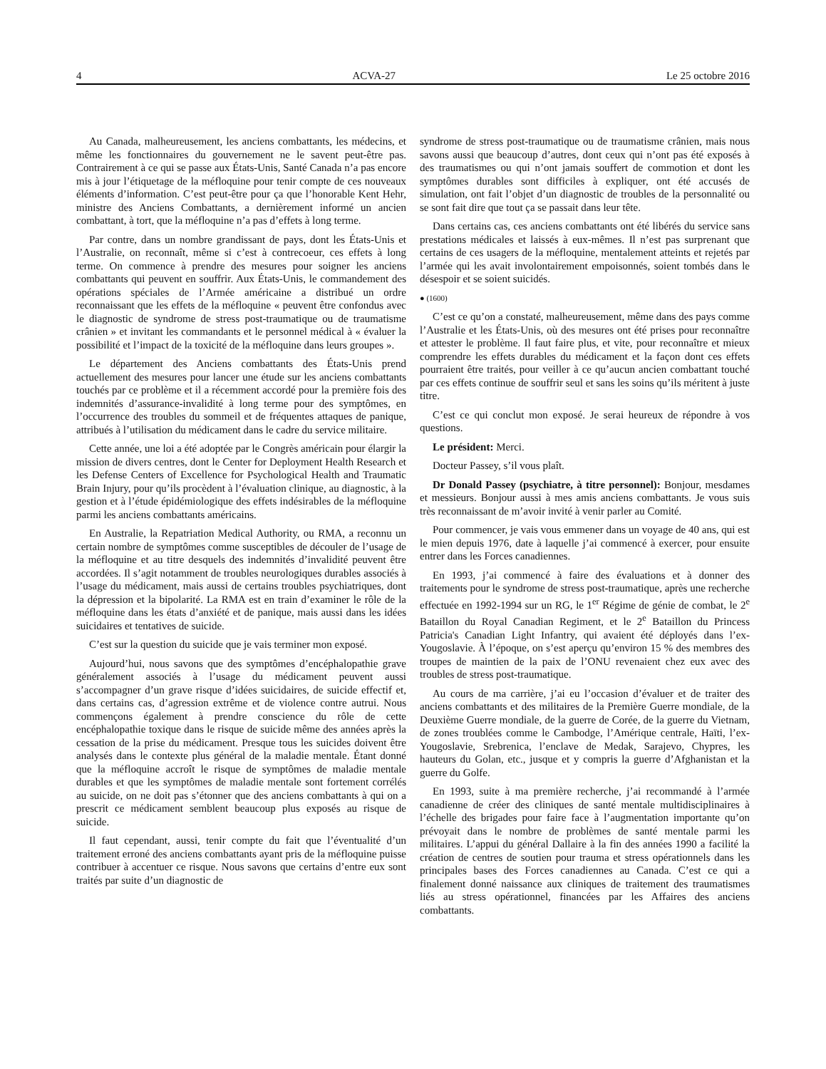4 ACVA-27 Le 25 octobre 2016
Au Canada, malheureusement, les anciens combattants, les médecins, et même les fonctionnaires du gouvernement ne le savent peut-être pas. Contrairement à ce qui se passe aux États-Unis, Santé Canada n’a pas encore mis à jour l’étiquetage de la méfloquine pour tenir compte de ces nouveaux éléments d’information. C’est peut-être pour ça que l’honorable Kent Hehr, ministre des Anciens Combattants, a dernièrement informé un ancien combattant, à tort, que la méfloquine n’a pas d’effets à long terme.
Par contre, dans un nombre grandissant de pays, dont les États-Unis et l’Australie, on reconnaît, même si c’est à contrecoeur, ces effets à long terme. On commence à prendre des mesures pour soigner les anciens combattants qui peuvent en souffrir. Aux États-Unis, le commandement des opérations spéciales de l’Armée américaine a distribué un ordre reconnaissant que les effets de la méfloquine « peuvent être confondus avec le diagnostic de syndrome de stress post-traumatique ou de traumatisme crânien » et invitant les commandants et le personnel médical à « évaluer la possibilité et l’impact de la toxicité de la méfloquine dans leurs groupes ».
Le département des Anciens combattants des États-Unis prend actuellement des mesures pour lancer une étude sur les anciens combattants touchés par ce problème et il a récemment accordé pour la première fois des indemnités d’assurance-invalidité à long terme pour des symptômes, en l’occurrence des troubles du sommeil et de fréquentes attaques de panique, attribués à l’utilisation du médicament dans le cadre du service militaire.
Cette année, une loi a été adoptée par le Congrès américain pour élargir la mission de divers centres, dont le Center for Deployment Health Research et les Defense Centers of Excellence for Psychological Health and Traumatic Brain Injury, pour qu’ils procèdent à l’évaluation clinique, au diagnostic, à la gestion et à l’étude épidémiologique des effets indésirables de la méfloquine parmi les anciens combattants américains.
En Australie, la Repatriation Medical Authority, ou RMA, a reconnu un certain nombre de symptômes comme susceptibles de découler de l’usage de la méfloquine et au titre desquels des indemnités d’invalidité peuvent être accordées. Il s’agit notamment de troubles neurologiques durables associés à l’usage du médicament, mais aussi de certains troubles psychiatriques, dont la dépression et la bipolarité. La RMA est en train d’examiner le rôle de la méfloquine dans les états d’anxiété et de panique, mais aussi dans les idées suicidaires et tentatives de suicide.
C’est sur la question du suicide que je vais terminer mon exposé.
Aujourd’hui, nous savons que des symptômes d’encéphalopathie grave généralement associés à l’usage du médicament peuvent aussi s’accompagner d’un grave risque d’idées suicidaires, de suicide effectif et, dans certains cas, d’agression extrême et de violence contre autrui. Nous commençons également à prendre conscience du rôle de cette encéphalopathie toxique dans le risque de suicide même des années après la cessation de la prise du médicament. Presque tous les suicides doivent être analysés dans le contexte plus général de la maladie mentale. Étant donné que la méfloquine accroît le risque de symptômes de maladie mentale durables et que les symptômes de maladie mentale sont fortement corrélés au suicide, on ne doit pas s’étonner que des anciens combattants à qui on a prescrit ce médicament semblent beaucoup plus exposés au risque de suicide.
Il faut cependant, aussi, tenir compte du fait que l’éventualité d’un traitement erroné des anciens combattants ayant pris de la méfloquine puisse contribuer à accentuer ce risque. Nous savons que certains d’entre eux sont traités par suite d’un diagnostic de
syndrome de stress post-traumatique ou de traumatisme crânien, mais nous savons aussi que beaucoup d’autres, dont ceux qui n’ont pas été exposés à des traumatismes ou qui n’ont jamais souffert de commotion et dont les symptômes durables sont difficiles à expliquer, ont été accusés de simulation, ont fait l’objet d’un diagnostic de troubles de la personnalité ou se sont fait dire que tout ça se passait dans leur tête.
Dans certains cas, ces anciens combattants ont été libérés du service sans prestations médicales et laissés à eux-mêmes. Il n’est pas surprenant que certains de ces usagers de la méfloquine, mentalement atteints et rejetés par l’armée qui les avait involontairement empoisonnés, soient tombés dans le désespoir et se soient suicidés.
● (1600)
C’est ce qu’on a constaté, malheureusement, même dans des pays comme l’Australie et les États-Unis, où des mesures ont été prises pour reconnaître et attester le problème. Il faut faire plus, et vite, pour reconnaître et mieux comprendre les effets durables du médicament et la façon dont ces effets pourraient être traités, pour veiller à ce qu’aucun ancien combattant touché par ces effets continue de souffrir seul et sans les soins qu’ils méritent à juste titre.
C’est ce qui conclut mon exposé. Je serai heureux de répondre à vos questions.
Le président: Merci.
Docteur Passey, s’il vous plaît.
Dr Donald Passey (psychiatre, à titre personnel): Bonjour, mesdames et messieurs. Bonjour aussi à mes amis anciens combattants. Je vous suis très reconnaissant de m’avoir invité à venir parler au Comité.
Pour commencer, je vais vous emmener dans un voyage de 40 ans, qui est le mien depuis 1976, date à laquelle j’ai commencé à exercer, pour ensuite entrer dans les Forces canadiennes.
En 1993, j’ai commencé à faire des évaluations et à donner des traitements pour le syndrome de stress post-traumatique, après une recherche effectuée en 1992-1994 sur un RG, le 1<sup>er</sup> Régime de génie de combat, le 2<sup>e</sup> Bataillon du Royal Canadian Regiment, et le 2<sup>e</sup> Bataillon du Princess Patricia's Canadian Light Infantry, qui avaient été déployés dans l’ex-Yougoslavie. À l’époque, on s’est aperçu qu’environ 15 % des membres des troupes de maintien de la paix de l’ONU revenaient chez eux avec des troubles de stress post-traumatique.
Au cours de ma carrière, j’ai eu l’occasion d’évaluer et de traiter des anciens combattants et des militaires de la Première Guerre mondiale, de la Deuxième Guerre mondiale, de la guerre de Corée, de la guerre du Vietnam, de zones troublées comme le Cambodge, l’Amérique centrale, Haïti, l’ex-Yougoslavie, Srebrenica, l’enclave de Medak, Sarajevo, Chypres, les hauteurs du Golan, etc., jusque et y compris la guerre d’Afghanistan et la guerre du Golfe.
En 1993, suite à ma première recherche, j’ai recommandé à l’armée canadienne de créer des cliniques de santé mentale multidisciplinaires à l’échelle des brigades pour faire face à l’augmentation importante qu’on prévoyait dans le nombre de problèmes de santé mentale parmi les militaires. L’appui du général Dallaire à la fin des années 1990 a facilité la création de centres de soutien pour trauma et stress opérationnels dans les principales bases des Forces canadiennes au Canada. C’est ce qui a finalement donné naissance aux cliniques de traitement des traumatismes liés au stress opérationnel, financées par les Affaires des anciens combattants.